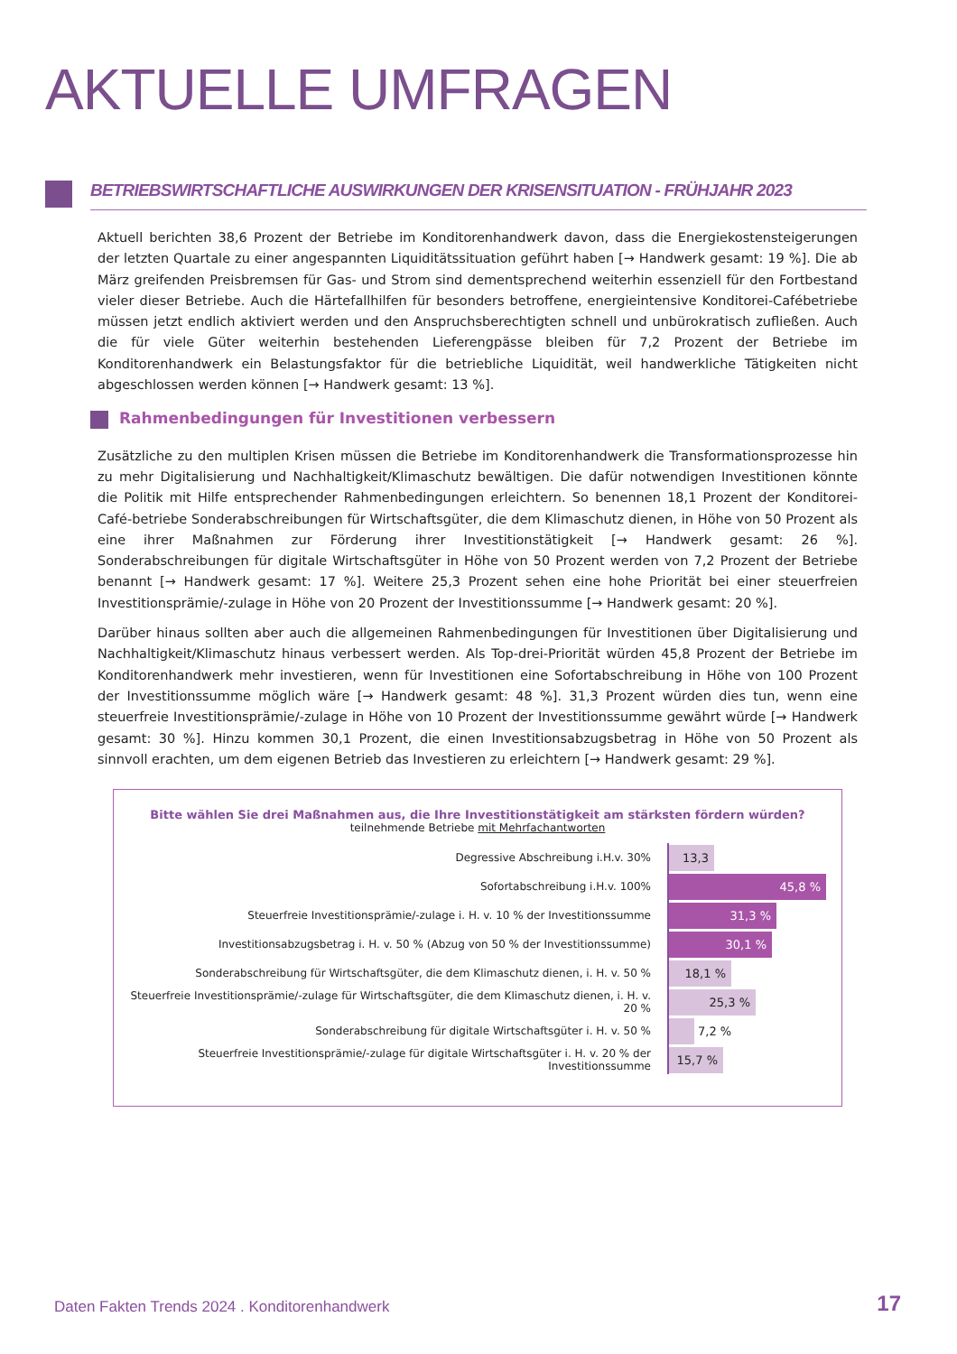AKTUELLE UMFRAGEN
BETRIEBSWIRTSCHAFTLICHE AUSWIRKUNGEN DER KRISENSITUATION - FRÜHJAHR 2023
Aktuell berichten 38,6 Prozent der Betriebe im Konditorenhandwerk davon, dass die Energiekostensteigerungen der letzten Quartale zu einer angespannten Liquiditätssituation geführt haben [→ Handwerk gesamt: 19 %]. Die ab März greifenden Preisbremsen für Gas- und Strom sind dementsprechend weiterhin essenziell für den Fortbestand vieler dieser Betriebe. Auch die Härtefallhilfen für besonders betroffene, energieintensive Konditorei-Cafébetriebe müssen jetzt endlich aktiviert werden und den Anspruchsberechtigten schnell und unbürokratisch zufließen. Auch die für viele Güter weiterhin bestehenden Lieferengpässe bleiben für 7,2 Prozent der Betriebe im Konditorenhandwerk ein Belastungsfaktor für die betriebliche Liquidität, weil handwerkliche Tätigkeiten nicht abgeschlossen werden können [→ Handwerk gesamt: 13 %].
Rahmenbedingungen für Investitionen verbessern
Zusätzliche zu den multiplen Krisen müssen die Betriebe im Konditorenhandwerk die Transformationsprozesse hin zu mehr Digitalisierung und Nachhaltigkeit/Klimaschutz bewältigen. Die dafür notwendigen Investitionen könnte die Politik mit Hilfe entsprechender Rahmenbedingungen erleichtern. So benennen 18,1 Prozent der Konditorei-Café-betriebe Sonderabschreibungen für Wirtschaftsgüter, die dem Klimaschutz dienen, in Höhe von 50 Prozent als eine ihrer Maßnahmen zur Förderung ihrer Investitionstätigkeit [→ Handwerk gesamt: 26 %]. Sonderabschreibungen für digitale Wirtschaftsgüter in Höhe von 50 Prozent werden von 7,2 Prozent der Betriebe benannt [→ Handwerk gesamt: 17 %]. Weitere 25,3 Prozent sehen eine hohe Priorität bei einer steuerfreien Investitionsprämie/-zulage in Höhe von 20 Prozent der Investitionssumme [→ Handwerk gesamt: 20 %].
Darüber hinaus sollten aber auch die allgemeinen Rahmenbedingungen für Investitionen über Digitalisierung und Nachhaltigkeit/Klimaschutz hinaus verbessert werden. Als Top-drei-Priorität würden 45,8 Prozent der Betriebe im Konditorenhandwerk mehr investieren, wenn für Investitionen eine Sofortabschreibung in Höhe von 100 Prozent der Investitionssumme möglich wäre [→ Handwerk gesamt: 48 %]. 31,3 Prozent würden dies tun, wenn eine steuerfreie Investitionsprämie/-zulage in Höhe von 10 Prozent der Investitionssumme gewährt würde [→ Handwerk gesamt: 30 %]. Hinzu kommen 30,1 Prozent, die einen Investitionsabzugsbetrag in Höhe von 50 Prozent als sinnvoll erachten, um dem eigenen Betrieb das Investieren zu erleichtern [→ Handwerk gesamt: 29 %].
Bitte wählen Sie drei Maßnahmen aus, die Ihre Investitionstätigkeit am stärksten fördern würden?
teilnehmende Betriebe mit Mehrfachantworten
Degressive Abschreibung i.H.v. 30%
13,3 %
Sofortabschreibung i.H.v. 100%
45,8 %
Steuerfreie Investitionsprämie/-zulage i. H. v. 10 % der Investitionssumme
31,3 %
Investitionsabzugsbetrag i. H. v. 50 % (Abzug von 50 % der Investitionssumme)
30,1 %
Sonderabschreibung für Wirtschaftsgüter, die dem Klimaschutz dienen, i. H. v. 50 %
18,1 %
Steuerfreie Investitionsprämie/-zulage für Wirtschaftsgüter, die dem Klimaschutz dienen, i. H. v. 20 %
25,3 %
Sonderabschreibung für digitale Wirtschaftsgüter i. H. v. 50 %
7,2 %
Steuerfreie Investitionsprämie/-zulage für digitale Wirtschaftsgüter i. H. v. 20 % der Investitionssumme
15,7 %
Daten Fakten Trends 2024 . Konditorenhandwerk
17